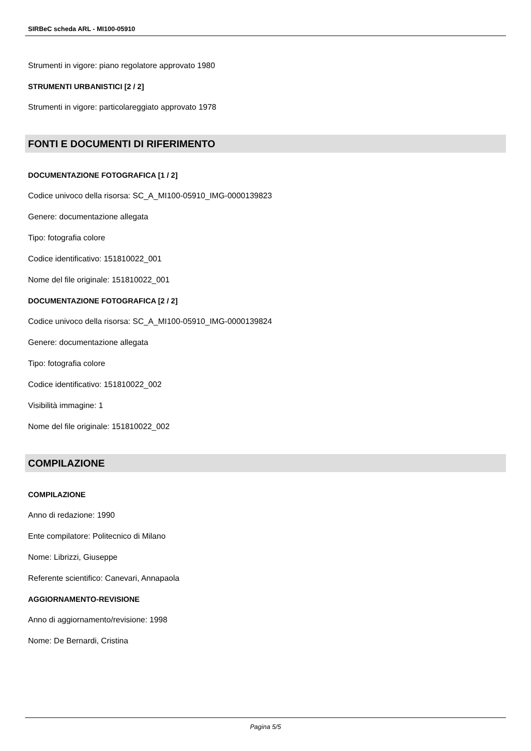SIRBeC scheda ARL - MI100-05910
Strumenti in vigore: piano regolatore approvato 1980
STRUMENTI URBANISTICI [2 / 2]
Strumenti in vigore: particolareggiato approvato 1978
FONTI E DOCUMENTI DI RIFERIMENTO
DOCUMENTAZIONE FOTOGRAFICA [1 / 2]
Codice univoco della risorsa: SC_A_MI100-05910_IMG-0000139823
Genere: documentazione allegata
Tipo: fotografia colore
Codice identificativo: 151810022_001
Nome del file originale: 151810022_001
DOCUMENTAZIONE FOTOGRAFICA [2 / 2]
Codice univoco della risorsa: SC_A_MI100-05910_IMG-0000139824
Genere: documentazione allegata
Tipo: fotografia colore
Codice identificativo: 151810022_002
Visibilità immagine: 1
Nome del file originale: 151810022_002
COMPILAZIONE
COMPILAZIONE
Anno di redazione: 1990
Ente compilatore: Politecnico di Milano
Nome: Librizzi, Giuseppe
Referente scientifico: Canevari, Annapaola
AGGIORNAMENTO-REVISIONE
Anno di aggiornamento/revisione: 1998
Nome: De Bernardi, Cristina
Pagina 5/5